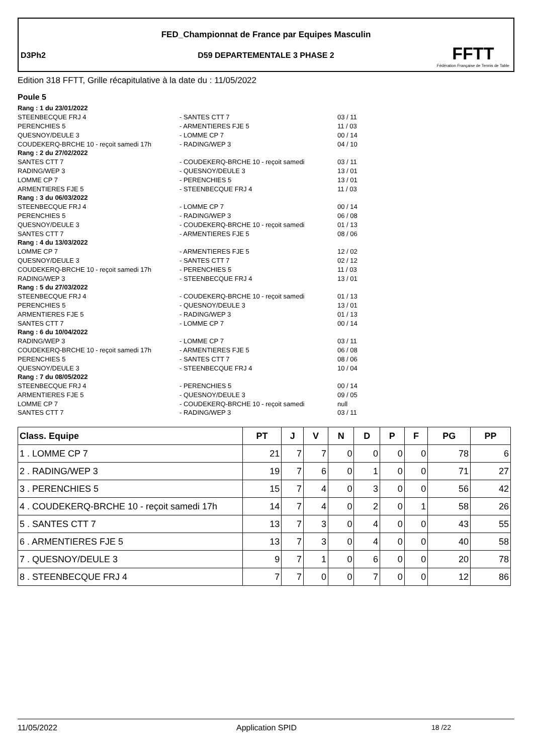FED_Championnat de France par Equipes Masculin
D3Ph2
D59 DEPARTEMENTALE 3 PHASE 2
FFTT
Fédération Française de Tennis de Table
Edition 318 FFTT, Grille récapitulative à la date du : 11/05/2022
Poule 5
| Rang : 1 du 23/01/2022 | | |
| STEENBECQUE FRJ 4 | - SANTES CTT 7 | 03 / 11 |
| PERENCHIES 5 | - ARMENTIERES FJE 5 | 11 / 03 |
| QUESNOY/DEULE 3 | - LOMME CP 7 | 00 / 14 |
| COUDEKERQ-BRCHE 10 - reçoit samedi 17h | - RADING/WEP 3 | 04 / 10 |
| Rang : 2 du 27/02/2022 | | |
| SANTES CTT 7 | - COUDEKERQ-BRCHE 10 - reçoit samedi | 03 / 11 |
| RADING/WEP 3 | - QUESNOY/DEULE 3 | 13 / 01 |
| LOMME CP 7 | - PERENCHIES 5 | 13 / 01 |
| ARMENTIERES FJE 5 | - STEENBECQUE FRJ 4 | 11 / 03 |
| Rang : 3 du 06/03/2022 | | |
| STEENBECQUE FRJ 4 | - LOMME CP 7 | 00 / 14 |
| PERENCHIES 5 | - RADING/WEP 3 | 06 / 08 |
| QUESNOY/DEULE 3 | - COUDEKERQ-BRCHE 10 - reçoit samedi | 01 / 13 |
| SANTES CTT 7 | - ARMENTIERES FJE 5 | 08 / 06 |
| Rang : 4 du 13/03/2022 | | |
| LOMME CP 7 | - ARMENTIERES FJE 5 | 12 / 02 |
| QUESNOY/DEULE 3 | - SANTES CTT 7 | 02 / 12 |
| COUDEKERQ-BRCHE 10 - reçoit samedi 17h | - PERENCHIES 5 | 11 / 03 |
| RADING/WEP 3 | - STEENBECQUE FRJ 4 | 13 / 01 |
| Rang : 5 du 27/03/2022 | | |
| STEENBECQUE FRJ 4 | - COUDEKERQ-BRCHE 10 - reçoit samedi | 01 / 13 |
| PERENCHIES 5 | - QUESNOY/DEULE 3 | 13 / 01 |
| ARMENTIERES FJE 5 | - RADING/WEP 3 | 01 / 13 |
| SANTES CTT 7 | - LOMME CP 7 | 00 / 14 |
| Rang : 6 du 10/04/2022 | | |
| RADING/WEP 3 | - LOMME CP 7 | 03 / 11 |
| COUDEKERQ-BRCHE 10 - reçoit samedi 17h | - ARMENTIERES FJE 5 | 06 / 08 |
| PERENCHIES 5 | - SANTES CTT 7 | 08 / 06 |
| QUESNOY/DEULE 3 | - STEENBECQUE FRJ 4 | 10 / 04 |
| Rang : 7 du 08/05/2022 | | |
| STEENBECQUE FRJ 4 | - PERENCHIES 5 | 00 / 14 |
| ARMENTIERES FJE 5 | - QUESNOY/DEULE 3 | 09 / 05 |
| LOMME CP 7 | - COUDEKERQ-BRCHE 10 - reçoit samedi | null |
| SANTES CTT 7 | - RADING/WEP 3 | 03 / 11 |
| Class. Equipe | PT | J | V | N | D | P | F | PG | PP |
| --- | --- | --- | --- | --- | --- | --- | --- | --- | --- |
| 1 . LOMME CP 7 | 21 | 7 | 7 | 0 | 0 | 0 | 0 | 78 | 6 |
| 2 . RADING/WEP 3 | 19 | 7 | 6 | 0 | 1 | 0 | 0 | 71 | 27 |
| 3 . PERENCHIES 5 | 15 | 7 | 4 | 0 | 3 | 0 | 0 | 56 | 42 |
| 4 . COUDEKERQ-BRCHE 10 - reçoit samedi 17h | 14 | 7 | 4 | 0 | 2 | 0 | 1 | 58 | 26 |
| 5 . SANTES CTT 7 | 13 | 7 | 3 | 0 | 4 | 0 | 0 | 43 | 55 |
| 6 . ARMENTIERES FJE 5 | 13 | 7 | 3 | 0 | 4 | 0 | 0 | 40 | 58 |
| 7 . QUESNOY/DEULE 3 | 9 | 7 | 1 | 0 | 6 | 0 | 0 | 20 | 78 |
| 8 . STEENBECQUE FRJ 4 | 7 | 7 | 0 | 0 | 7 | 0 | 0 | 12 | 86 |
11/05/2022 Application SPID 18 /22